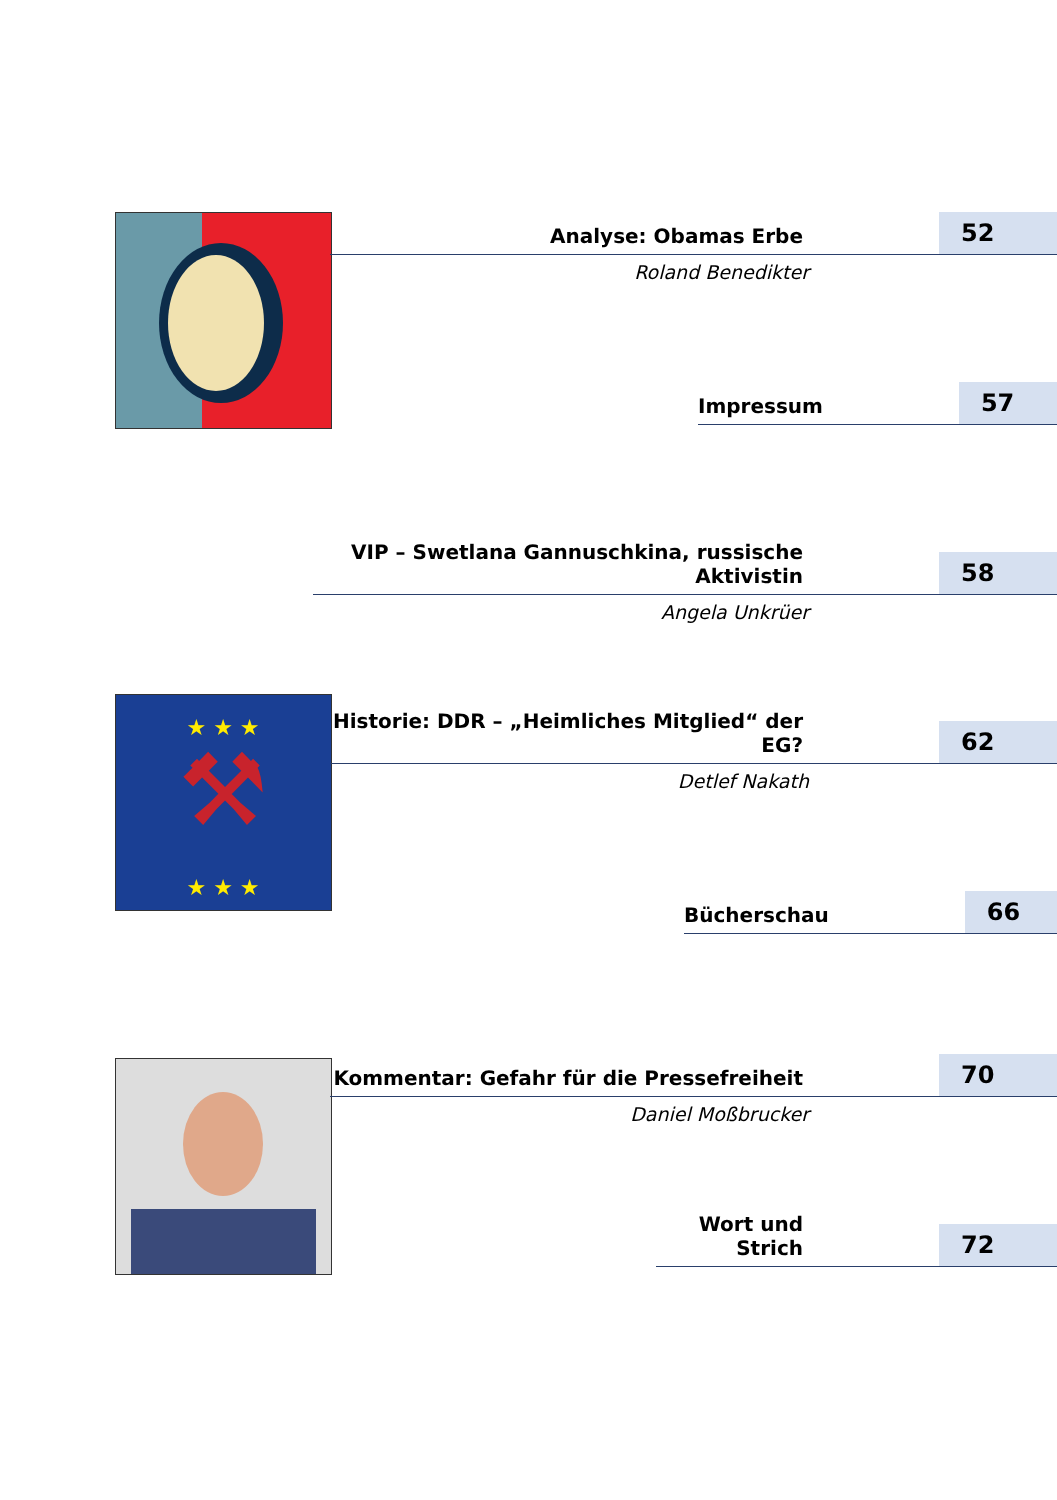⚒
★ ★ ★
★ ★ ★
Analyse: Obamas Erbe
52
Roland Benedikter
Impressum
57
VIP – Swetlana Gannuschkina, russische Aktivistin
58
Angela Unkrüer
Historie: DDR – „Heimliches Mitglied“ der EG?
62
Detlef Nakath
Bücherschau
66
Kommentar: Gefahr für die Pressefreiheit
70
Daniel Moßbrucker
Wort und Strich
72